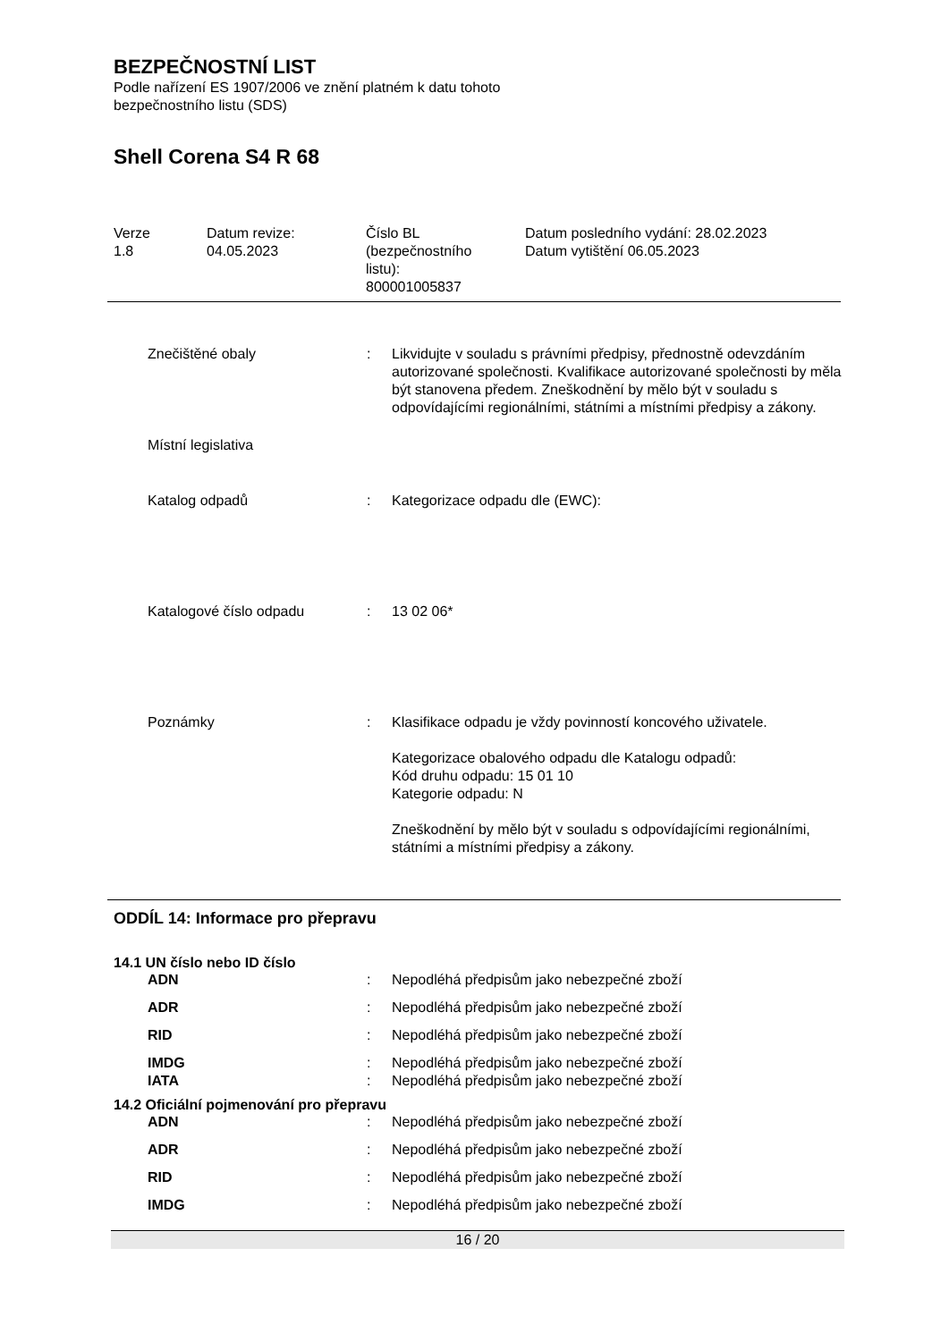BEZPEČNOSTNÍ LIST
Podle nařízení ES 1907/2006 ve znění platném k datu tohoto
bezpečnostního listu (SDS)
Shell Corena S4 R 68
Verze
1.8
Datum revize:
04.05.2023
Číslo BL
(bezpečnostního
listu):
800001005837
Datum posledního vydání: 28.02.2023
Datum vytištění 06.05.2023
Znečištěné obaly : Likvidujte v souladu s právními předpisy, přednostně odevzdáním autorizované společnosti. Kvalifikace autorizované společnosti by měla být stanovena předem. Zneškodnění by mělo být v souladu s odpovídajícími regionálními, státními a místními předpisy a zákony.
Místní legislativa
Katalog odpadů : Kategorizace odpadu dle (EWC):
Katalogové číslo odpadu : 13 02 06*
Poznámky : Klasifikace odpadu je vždy povinností koncového uživatele.
Kategorizace obalového odpadu dle Katalogu odpadů:
Kód druhu odpadu: 15 01 10
Kategorie odpadu: N
Zneškodnění by mělo být v souladu s odpovídajícími regionálními, státními a místními předpisy a zákony.
ODDÍL 14: Informace pro přepravu
14.1 UN číslo nebo ID číslo
ADN : Nepodléhá předpisům jako nebezpečné zboží
ADR : Nepodléhá předpisům jako nebezpečné zboží
RID : Nepodléhá předpisům jako nebezpečné zboží
IMDG : Nepodléhá předpisům jako nebezpečné zboží
IATA : Nepodléhá předpisům jako nebezpečné zboží
14.2 Oficiální pojmenování pro přepravu
ADN : Nepodléhá předpisům jako nebezpečné zboží
ADR : Nepodléhá předpisům jako nebezpečné zboží
RID : Nepodléhá předpisům jako nebezpečné zboží
IMDG : Nepodléhá předpisům jako nebezpečné zboží
16 / 20